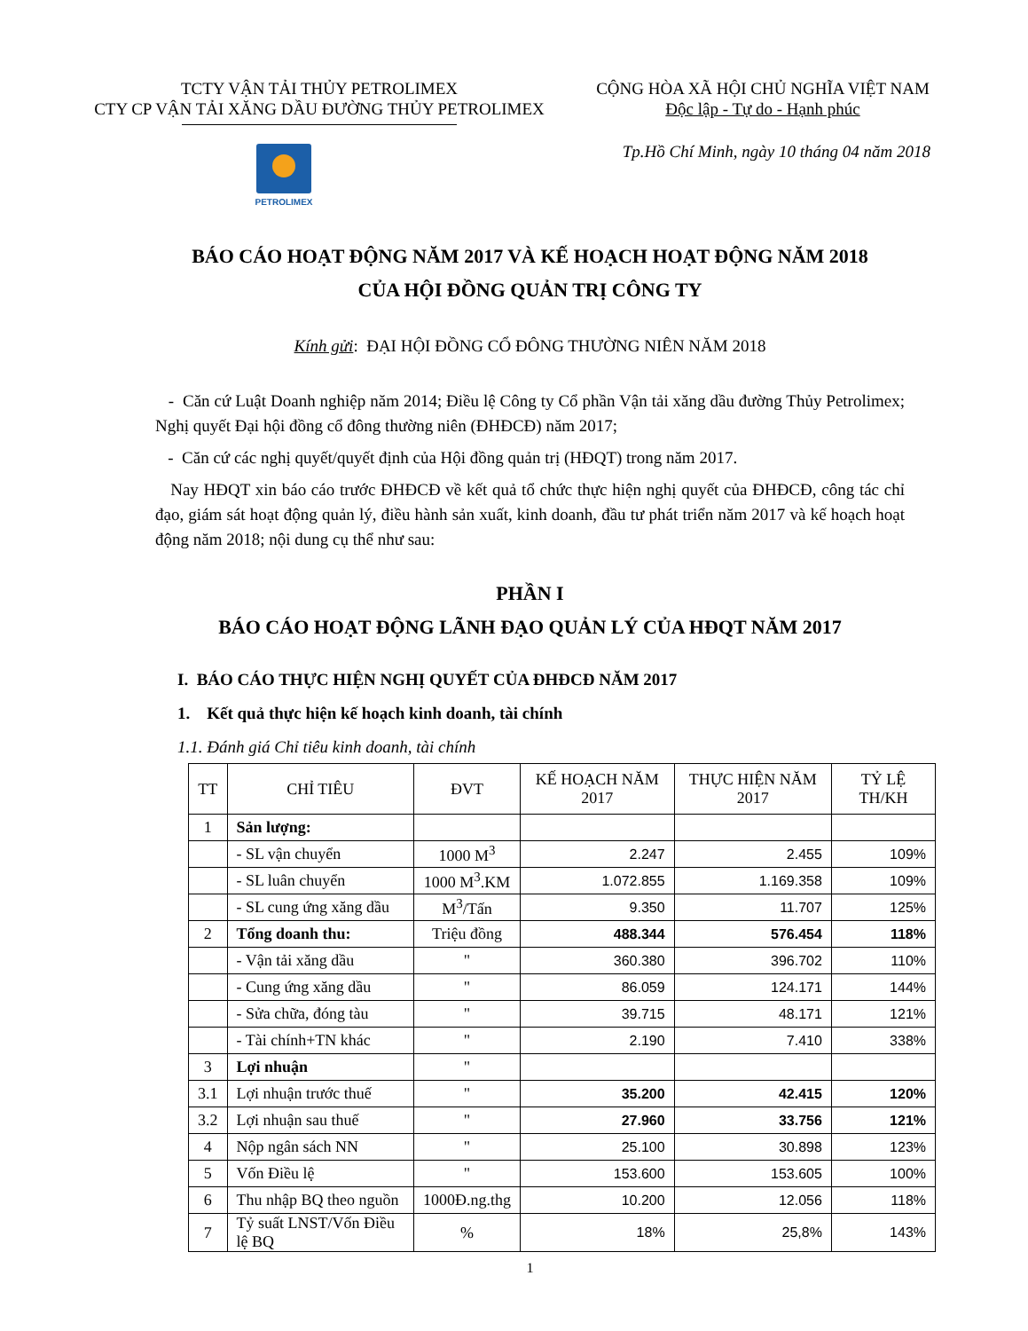TCTY VẬN TẢI THỦY PETROLIMEX
CTY CP VẬN TẢI XĂNG DẦU ĐƯỜNG THỦY PETROLIMEX
CỘNG HÒA XÃ HỘI CHỦ NGHĨA VIỆT NAM
Độc lập - Tự do - Hạnh phúc
Tp.Hồ Chí Minh, ngày 10 tháng 04 năm 2018
PETROLIMEX
BÁO CÁO HOẠT ĐỘNG NĂM 2017 VÀ KẾ HOẠCH HOẠT ĐỘNG NĂM 2018
CỦA HỘI ĐỒNG QUẢN TRỊ CÔNG TY
Kính gửi: ĐẠI HỘI ĐỒNG CỔ ĐÔNG THƯỜNG NIÊN NĂM 2018
- Căn cứ Luật Doanh nghiệp năm 2014; Điều lệ Công ty Cổ phần Vận tải xăng dầu đường Thủy Petrolimex; Nghị quyết Đại hội đồng cổ đông thường niên (ĐHĐCĐ) năm 2017;
- Căn cứ các nghị quyết/quyết định của Hội đồng quản trị (HĐQT) trong năm 2017.
Nay HĐQT xin báo cáo trước ĐHĐCĐ về kết quả tổ chức thực hiện nghị quyết của ĐHĐCĐ, công tác chỉ đạo, giám sát hoạt động quản lý, điều hành sản xuất, kinh doanh, đầu tư phát triển năm 2017 và kế hoạch hoạt động năm 2018; nội dung cụ thể như sau:
PHẦN I
BÁO CÁO HOẠT ĐỘNG LÃNH ĐẠO QUẢN LÝ CỦA HĐQT NĂM 2017
I. BÁO CÁO THỰC HIỆN NGHỊ QUYẾT CỦA ĐHĐCĐ NĂM 2017
1. Kết quả thực hiện kế hoạch kinh doanh, tài chính
1.1. Đánh giá Chỉ tiêu kinh doanh, tài chính
| TT | CHỈ TIÊU | ĐVT | KẾ HOẠCH NĂM 2017 | THỰC HIỆN NĂM 2017 | TỶ LỆ TH/KH |
| --- | --- | --- | --- | --- | --- |
| 1 | Sản lượng: | | | | |
| | - SL vận chuyển | 1000 M<sup>3</sup> | 2.247 | 2.455 | 109% |
| | - SL luân chuyển | 1000 M<sup>3</sup>.KM | 1.072.855 | 1.169.358 | 109% |
| | - SL cung ứng xăng dầu | M<sup>3</sup>/Tấn | 9.350 | 11.707 | 125% |
| 2 | Tổng doanh thu: | Triệu đồng | 488.344 | 576.454 | 118% |
| | - Vận tải xăng dầu | " | 360.380 | 396.702 | 110% |
| | - Cung ứng xăng dầu | " | 86.059 | 124.171 | 144% |
| | - Sửa chữa, đóng tàu | " | 39.715 | 48.171 | 121% |
| | - Tài chính+TN khác | " | 2.190 | 7.410 | 338% |
| 3 | Lợi nhuận | " | | | |
| 3.1 | Lợi nhuận trước thuế | " | 35.200 | 42.415 | 120% |
| 3.2 | Lợi nhuận sau thuế | " | 27.960 | 33.756 | 121% |
| 4 | Nộp ngân sách NN | " | 25.100 | 30.898 | 123% |
| 5 | Vốn Điều lệ | " | 153.600 | 153.605 | 100% |
| 6 | Thu nhập BQ theo nguồn | 1000Đ.ng.thg | 10.200 | 12.056 | 118% |
| 7 | Tỷ suất LNST/Vốn Điều lệ BQ | % | 18% | 25,8% | 143% |
1